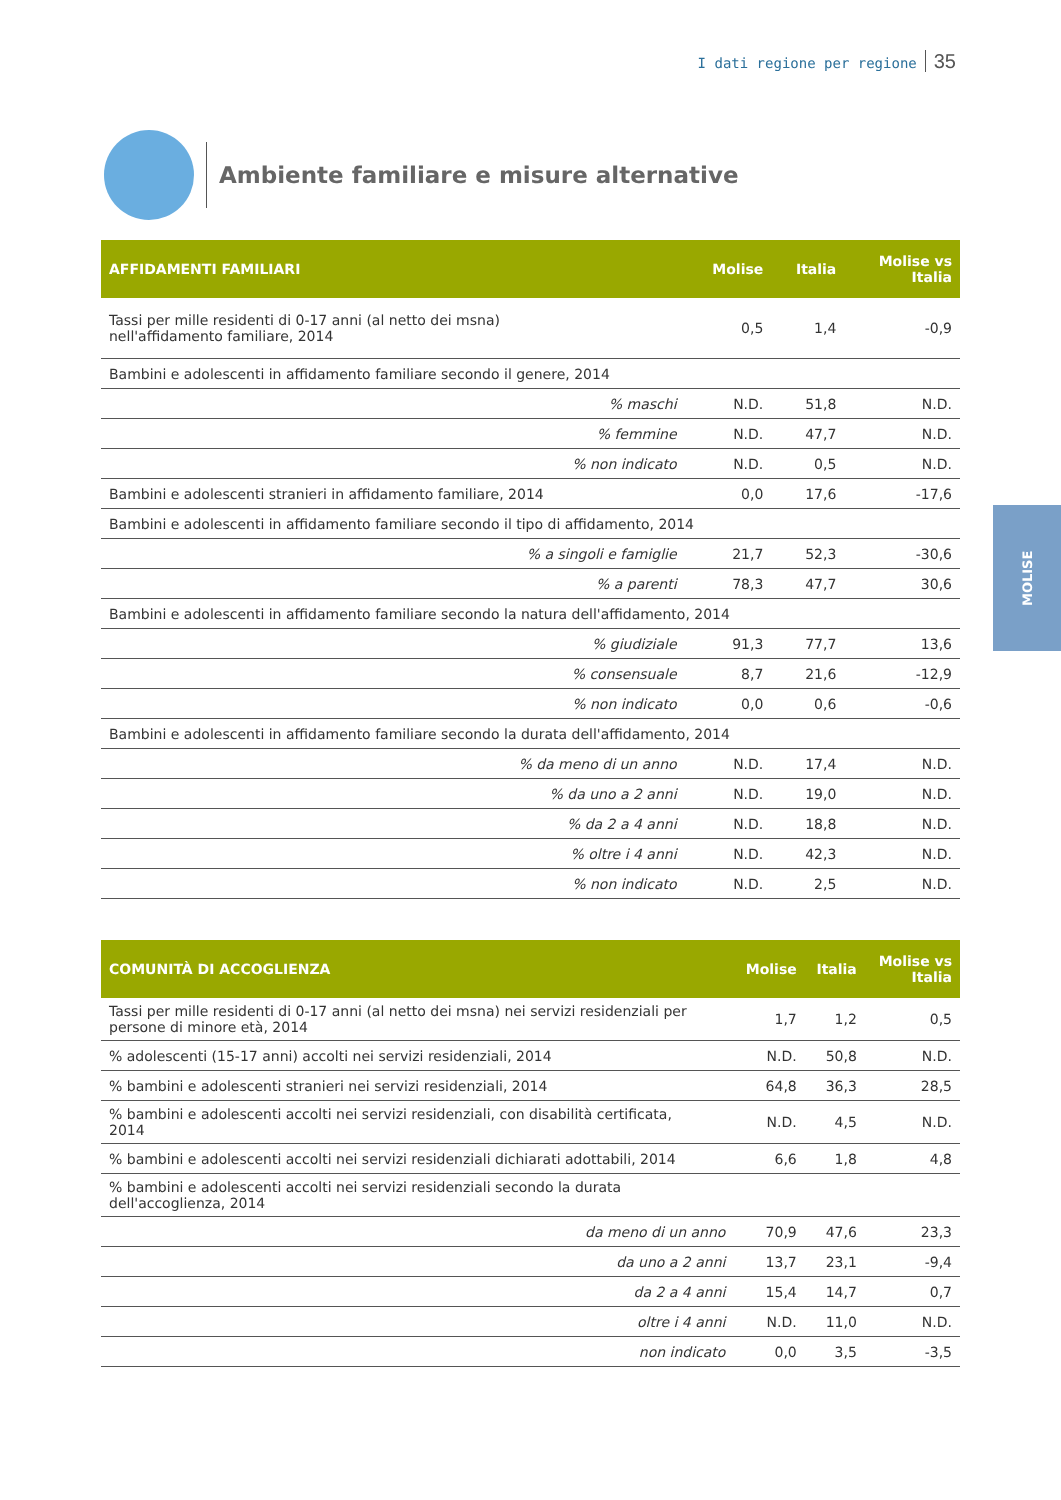I dati regione per regione 35
Ambiente familiare e misure alternative
MOLISE
| AFFIDAMENTI FAMILIARI | Molise | Italia | Molise vs Italia |
| --- | --- | --- | --- |
| Tassi per mille residenti di 0-17 anni (al netto dei msna) nell'affidamento familiare, 2014 | 0,5 | 1,4 | -0,9 |
| Bambini e adolescenti in affidamento familiare secondo il genere, 2014 | | | |
| % maschi | N.D. | 51,8 | N.D. |
| % femmine | N.D. | 47,7 | N.D. |
| % non indicato | N.D. | 0,5 | N.D. |
| Bambini e adolescenti stranieri in affidamento familiare, 2014 | 0,0 | 17,6 | -17,6 |
| Bambini e adolescenti in affidamento familiare secondo il tipo di affidamento, 2014 | | | |
| % a singoli e famiglie | 21,7 | 52,3 | -30,6 |
| % a parenti | 78,3 | 47,7 | 30,6 |
| Bambini e adolescenti in affidamento familiare secondo la natura dell'affidamento, 2014 | | | |
| % giudiziale | 91,3 | 77,7 | 13,6 |
| % consensuale | 8,7 | 21,6 | -12,9 |
| % non indicato | 0,0 | 0,6 | -0,6 |
| Bambini e adolescenti in affidamento familiare secondo la durata dell'affidamento, 2014 | | | |
| % da meno di un anno | N.D. | 17,4 | N.D. |
| % da uno a 2 anni | N.D. | 19,0 | N.D. |
| % da 2 a 4 anni | N.D. | 18,8 | N.D. |
| % oltre i 4 anni | N.D. | 42,3 | N.D. |
| % non indicato | N.D. | 2,5 | N.D. |
| COMUNITÀ DI ACCOGLIENZA | Molise | Italia | Molise vs Italia |
| --- | --- | --- | --- |
| Tassi per mille residenti di 0-17 anni (al netto dei msna) nei servizi residenziali per persone di minore età, 2014 | 1,7 | 1,2 | 0,5 |
| % adolescenti (15-17 anni) accolti nei servizi residenziali, 2014 | N.D. | 50,8 | N.D. |
| % bambini e adolescenti stranieri nei servizi residenziali, 2014 | 64,8 | 36,3 | 28,5 |
| % bambini e adolescenti accolti nei servizi residenziali, con disabilità certificata, 2014 | N.D. | 4,5 | N.D. |
| % bambini e adolescenti accolti nei servizi residenziali dichiarati adottabili, 2014 | 6,6 | 1,8 | 4,8 |
| % bambini e adolescenti accolti nei servizi residenziali secondo la durata dell'accoglienza, 2014 | | | |
| da meno di un anno | 70,9 | 47,6 | 23,3 |
| da uno a 2 anni | 13,7 | 23,1 | -9,4 |
| da 2 a 4 anni | 15,4 | 14,7 | 0,7 |
| oltre i 4 anni | N.D. | 11,0 | N.D. |
| non indicato | 0,0 | 3,5 | -3,5 |